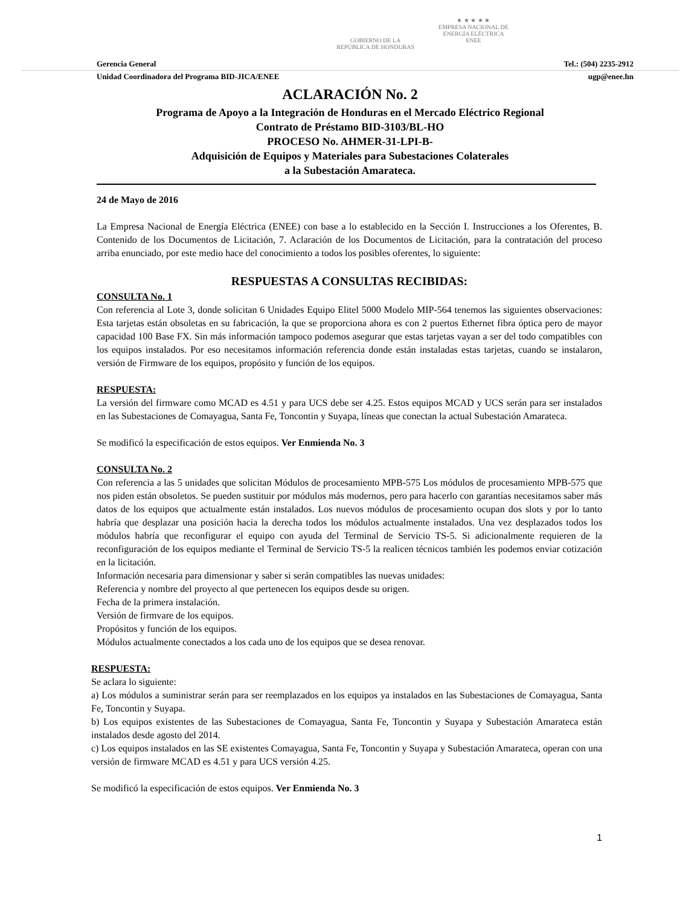GOBIERNO DE LA
REPÚBLICA DE HONDURAS
★ ★ ★ ★ ★
EMPRESA NACIONAL DE
ENERGÍA ELÉCTRICA
ENEE
Gerencia General Tel.: (504) 2235-2912
Unidad Coordinadora del Programa BID-JICA/ENEE ugp@enee.hn
ACLARACIÓN No. 2
Programa de Apoyo a la Integración de Honduras en el Mercado Eléctrico Regional
Contrato de Préstamo BID-3103/BL-HO
PROCESO No. AHMER-31-LPI-B-
Adquisición de Equipos y Materiales para Subestaciones Colaterales
a la Subestación Amarateca.
24 de Mayo de 2016
La Empresa Nacional de Energía Eléctrica (ENEE) con base a lo establecido en la Sección I. Instrucciones a los Oferentes, B. Contenido de los Documentos de Licitación, 7. Aclaración de los Documentos de Licitación, para la contratación del proceso arriba enunciado, por este medio hace del conocimiento a todos los posibles oferentes, lo siguiente:
RESPUESTAS A CONSULTAS RECIBIDAS:
CONSULTA No. 1
Con referencia al Lote 3, donde solicitan 6 Unidades Equipo Elitel 5000 Modelo MIP-564 tenemos las siguientes observaciones: Esta tarjetas están obsoletas en su fabricación, la que se proporciona ahora es con 2 puertos Ethernet fibra óptica pero de mayor capacidad 100 Base FX. Sin más información tampoco podemos asegurar que estas tarjetas vayan a ser del todo compatibles con los equipos instalados. Por eso necesitamos información referencia donde están instaladas estas tarjetas, cuando se instalaron, versión de Firmware de los equipos, propósito y función de los equipos.
RESPUESTA:
La versión del firmware como MCAD es 4.51 y para UCS debe ser 4.25. Estos equipos MCAD y UCS serán para ser instalados en las Subestaciones de Comayagua, Santa Fe, Toncontin y Suyapa, líneas que conectan la actual Subestación Amarateca.
Se modificó la especificación de estos equipos. Ver Enmienda No. 3
CONSULTA No. 2
Con referencia a las 5 unidades que solicitan Módulos de procesamiento MPB-575 Los módulos de procesamiento MPB-575 que nos piden están obsoletos. Se pueden sustituir por módulos más modernos, pero para hacerlo con garantías necesitamos saber más datos de los equipos que actualmente están instalados. Los nuevos módulos de procesamiento ocupan dos slots y por lo tanto habría que desplazar una posición hacia la derecha todos los módulos actualmente instalados. Una vez desplazados todos los módulos habría que reconfigurar el equipo con ayuda del Terminal de Servicio TS-5. Si adicionalmente requieren de la reconfiguración de los equipos mediante el Terminal de Servicio TS-5 la realicen técnicos también les podemos enviar cotización en la licitación.
Información necesaria para dimensionar y saber si serán compatibles las nuevas unidades:
Referencia y nombre del proyecto al que pertenecen los equipos desde su origen.
Fecha de la primera instalación.
Versión de firmvare de los equipos.
Propósitos y función de los equipos.
Módulos actualmente conectados a los cada uno de los equipos que se desea renovar.
RESPUESTA:
Se aclara lo siguiente:
a) Los módulos a suministrar serán para ser reemplazados en los equipos ya instalados en las Subestaciones de Comayagua, Santa Fe, Toncontin y Suyapa.
b) Los equipos existentes de las Subestaciones de Comayagua, Santa Fe, Toncontin y Suyapa y Subestación Amarateca están instalados desde agosto del 2014.
c) Los equipos instalados en las SE existentes Comayagua, Santa Fe, Toncontin y Suyapa y Subestación Amarateca, operan con una versión de firmware MCAD es 4.51 y para UCS versión 4.25.
Se modificó la especificación de estos equipos. Ver Enmienda No. 3
1